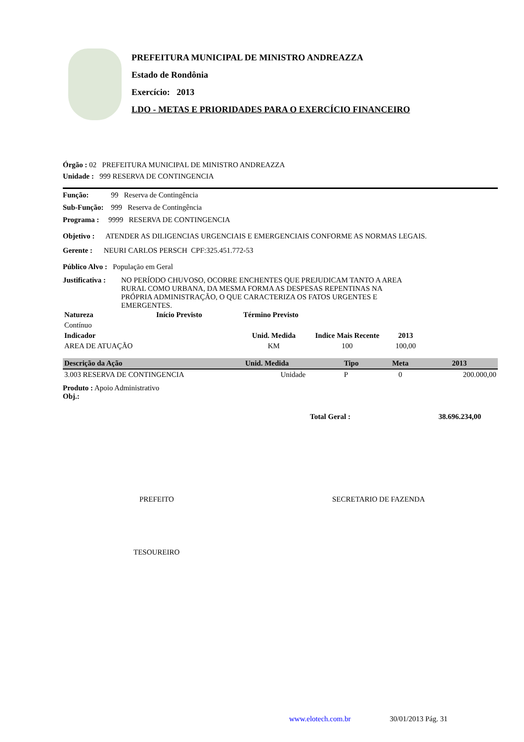PREFEITURA MUNICIPAL DE MINISTRO ANDREAZZA
Estado de Rondônia
Exercício: 2013
LDO - METAS E PRIORIDADES PARA O EXERCÍCIO FINANCEIRO
Órgão : 02 PREFEITURA MUNICIPAL DE MINISTRO ANDREAZZA
Unidade : 999 RESERVA DE CONTINGENCIA
Função: 99 Reserva de Contingência
Sub-Função: 999 Reserva de Contingência
Programa : 9999 RESERVA DE CONTINGENCIA
Objetivo : ATENDER AS DILIGENCIAS URGENCIAIS E EMERGENCIAIS CONFORME AS NORMAS LEGAIS.
Gerente : NEURI CARLOS PERSCH CPF:325.451.772-53
Público Alvo : População em Geral
Justificativa :
NO PERÍODO CHUVOSO, OCORRE ENCHENTES QUE PREJUDICAM TANTO A AREA RURAL COMO URBANA, DA MESMA FORMA AS DESPESAS REPENTINAS NA PRÓPRIA ADMINISTRAÇÃO, O QUE CARACTERIZA OS FATOS URGENTES E EMERGENTES.
| Natureza | Início Previsto | Término Previsto |
| --- | --- | --- |
| Contínuo | | |
| Indicador | Unid. Medida | Indice Mais Recente | 2013 | |
| --- | --- | --- | --- | --- |
| AREA DE ATUAÇÃO | KM | 100 | 100,00 | |
| Descrição da Ação | Unid. Medida | Tipo | Meta | 2013 |
| --- | --- | --- | --- | --- |
| 3.003 RESERVA DE CONTINGENCIA | Unidade | P | 0 | 200.000,00 |
Produto : Apoio Administrativo
Obj.:
Total Geral : 38.696.234,00
PREFEITO SECRETARIO DE FAZENDA
TESOUREIRO
www.elotech.com.br 30/01/2013 Pág. 31